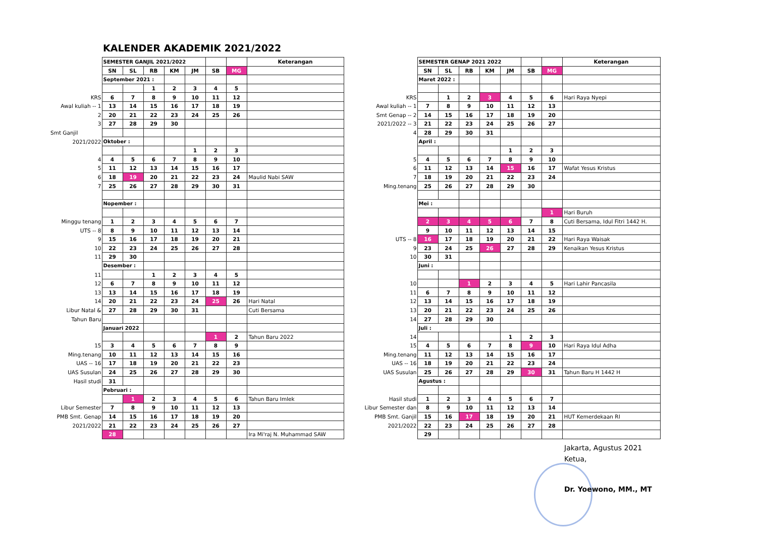KALENDER AKADEMIK 2021/2022
| | SEMESTER GANJIL 2021/2022 | | | | | | | Keterangan |
| | SN | SL | RB | KM | JM | SB | MG | |
| | September 2021 : | | | | | | | |
| | | | 1 | 2 | 3 | 4 | 5 | |
| KRS | 6 | 7 | 8 | 9 | 10 | 11 | 12 | |
| Awal kuliah -- 1 | 13 | 14 | 15 | 16 | 17 | 18 | 19 | |
| 2 | 20 | 21 | 22 | 23 | 24 | 25 | 26 | |
| 3 | 27 | 28 | 29 | 30 | | | | |
| Smt Ganjil | | | | | | | | |
| 2021/2022 | Oktober : | | | | | | | |
| | | | | | 1 | 2 | 3 | |
| 4 | 4 | 5 | 6 | 7 | 8 | 9 | 10 | |
| 5 | 11 | 12 | 13 | 14 | 15 | 16 | 17 | |
| 6 | 18 | 19 | 20 | 21 | 22 | 23 | 24 | Maulid Nabi SAW |
| 7 | 25 | 26 | 27 | 28 | 29 | 30 | 31 | |
| | Nopember : | | | | | | | |
| Minggu tenang | 1 | 2 | 3 | 4 | 5 | 6 | 7 | |
| UTS -- 8 | 8 | 9 | 10 | 11 | 12 | 13 | 14 | |
| 9 | 15 | 16 | 17 | 18 | 19 | 20 | 21 | |
| 10 | 22 | 23 | 24 | 25 | 26 | 27 | 28 | |
| 11 | 29 | 30 | | | | | | |
| | Desember : | | | | | | | |
| 11 | | | 1 | 2 | 3 | 4 | 5 | |
| 12 | 6 | 7 | 8 | 9 | 10 | 11 | 12 | |
| 13 | 13 | 14 | 15 | 16 | 17 | 18 | 19 | |
| 14 | 20 | 21 | 22 | 23 | 24 | 25 | 26 | Hari Natal |
| Libur Natal & | 27 | 28 | 29 | 30 | 31 | | | Cuti Bersama |
| Tahun Baru | | | | | | | | |
| | Januari 2022 | | | | | | | |
| | | | | | | 1 | 2 | Tahun Baru 2022 |
| 15 | 3 | 4 | 5 | 6 | 7 | 8 | 9 | |
| Ming.tenang | 10 | 11 | 12 | 13 | 14 | 15 | 16 | |
| UAS -- 16 | 17 | 18 | 19 | 20 | 21 | 22 | 23 | |
| UAS Susulan | 24 | 25 | 26 | 27 | 28 | 29 | 30 | |
| Hasil studi | 31 | | | | | | | |
| | Pebruari : | | | | | | | |
| | | 1 | 2 | 3 | 4 | 5 | 6 | Tahun Baru Imlek |
| Libur Semester | 7 | 8 | 9 | 10 | 11 | 12 | 13 | |
| PMB Smt. Genap | 14 | 15 | 16 | 17 | 18 | 19 | 20 | |
| 2021/2022 | 21 | 22 | 23 | 24 | 25 | 26 | 27 | |
| | 28 | | | | | | | Ira Mi'raj N. Muhammad SAW |
| | SEMESTER GENAP 2021 2022 | | | | | | | Keterangan |
| | SN | SL | RB | KM | JM | SB | MG | |
| | Maret 2022 : | | | | | | | |
| KRS | | 1 | 2 | 3 | 4 | 5 | 6 | Hari Raya Nyepi |
| Awal kuliah -- 1 | 7 | 8 | 9 | 10 | 11 | 12 | 13 | |
| Smt Genap -- 2 | 14 | 15 | 16 | 17 | 18 | 19 | 20 | |
| 2021/2022 -- 3 | 21 | 22 | 23 | 24 | 25 | 26 | 27 | |
| 4 | 28 | 29 | 30 | 31 | | | | |
| | April : | | | | | | | |
| | | | | | 1 | 2 | 3 | |
| 5 | 4 | 5 | 6 | 7 | 8 | 9 | 10 | |
| 6 | 11 | 12 | 13 | 14 | 15 | 16 | 17 | Wafat Yesus Kristus |
| 7 | 18 | 19 | 20 | 21 | 22 | 23 | 24 | |
| Ming.tenang | 25 | 26 | 27 | 28 | 29 | 30 | | |
| | Mei : | | | | | | | |
| | | | | | | | 1 | Hari Buruh |
| | 2 | 3 | 4 | 5 | 6 | 7 | 8 | Cuti Bersama, Idul Fitri 1442 H. |
| | 9 | 10 | 11 | 12 | 13 | 14 | 15 | |
| UTS -- 8 | 16 | 17 | 18 | 19 | 20 | 21 | 22 | Hari Raya Waisak |
| 9 | 23 | 24 | 25 | 26 | 27 | 28 | 29 | Kenaikan Yesus Kristus |
| 10 | 30 | 31 | | | | | | |
| | Juni : | | | | | | | |
| 10 | | | 1 | 2 | 3 | 4 | 5 | Hari Lahir Pancasila |
| 11 | 6 | 7 | 8 | 9 | 10 | 11 | 12 | |
| 12 | 13 | 14 | 15 | 16 | 17 | 18 | 19 | |
| 13 | 20 | 21 | 22 | 23 | 24 | 25 | 26 | |
| 14 | 27 | 28 | 29 | 30 | | | | |
| | Juli : | | | | | | | |
| 14 | | | | | 1 | 2 | 3 | |
| 15 | 4 | 5 | 6 | 7 | 8 | 9 | 10 | Hari Raya Idul Adha |
| Ming.tenang | 11 | 12 | 13 | 14 | 15 | 16 | 17 | |
| UAS -- 16 | 18 | 19 | 20 | 21 | 22 | 23 | 24 | |
| UAS Susulan | 25 | 26 | 27 | 28 | 29 | 30 | 31 | Tahun Baru H 1442 H |
| | Agustus : | | | | | | | |
| Hasil studi | 1 | 2 | 3 | 4 | 5 | 6 | 7 | |
| Libur Semester dan | 8 | 9 | 10 | 11 | 12 | 13 | 14 | |
| PMB Smt. Ganjil | 15 | 16 | 17 | 18 | 19 | 20 | 21 | HUT Kemerdekaan RI |
| 2021/2022 | 22 | 23 | 24 | 25 | 26 | 27 | 28 | |
| | 29 | | | | | | | |
Jakarta, Agustus 2021
Ketua,
Dr. Yoewono, MM., MT